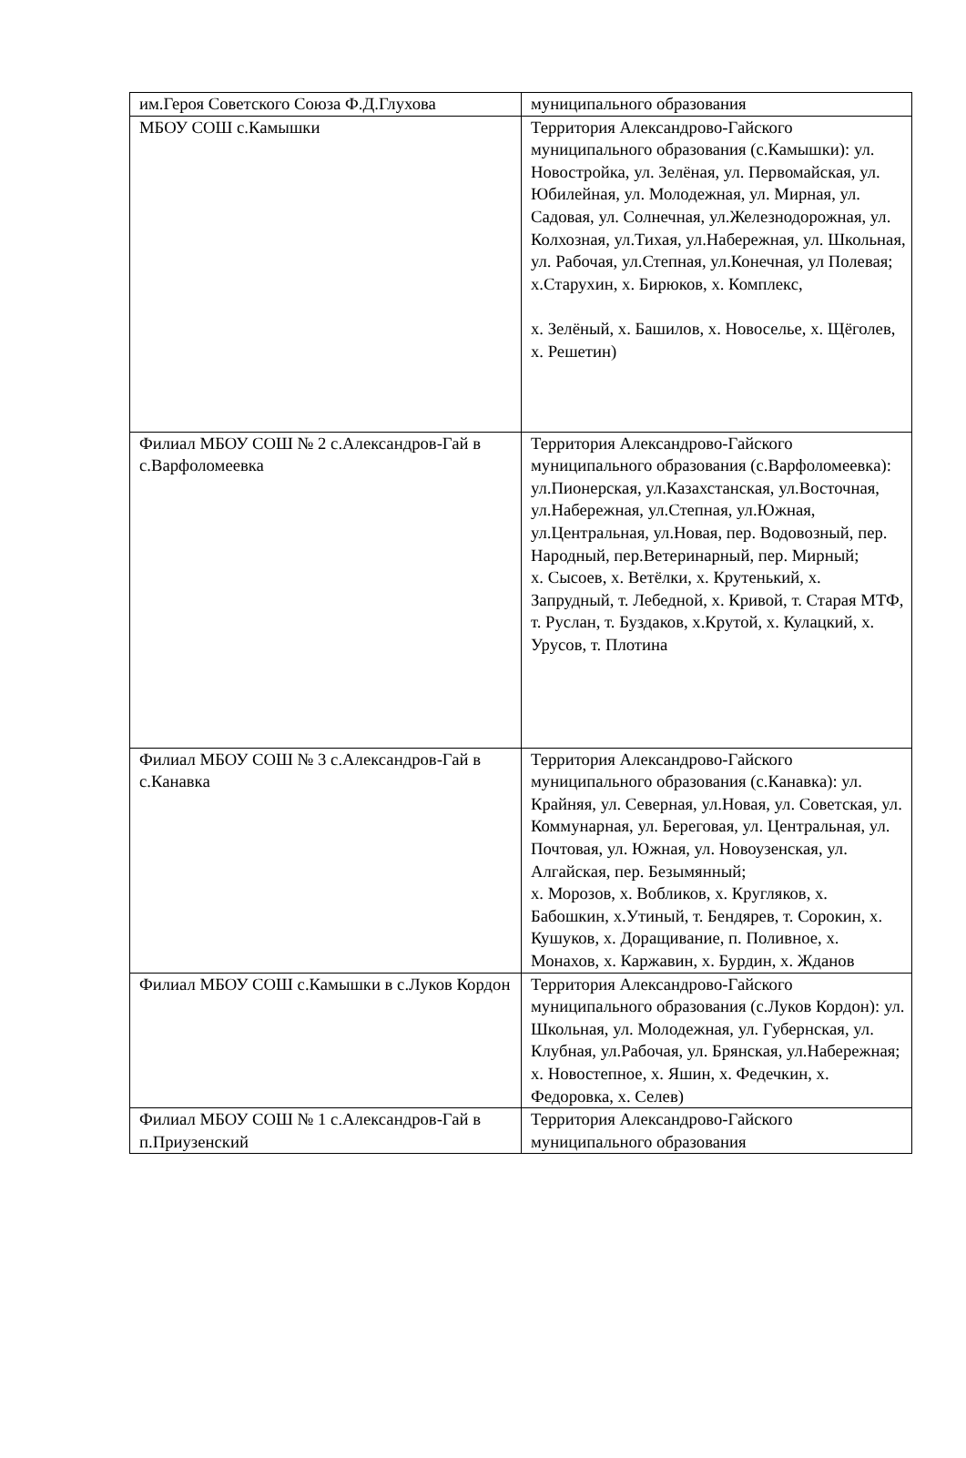| им.Героя Советского Союза Ф.Д.Глухова | муниципального образования |
| МБОУ СОШ с.Камышки | Территория Александрово-Гайского муниципального образования (с.Камышки): ул. Новостройка, ул. Зелёная, ул. Первомайская, ул. Юбилейная, ул. Молодежная, ул. Мирная, ул. Садовая, ул. Солнечная, ул.Железнодорожная, ул. Колхозная, ул.Тихая, ул.Набережная, ул. Школьная, ул. Рабочая, ул.Степная, ул.Конечная, ул Полевая; х.Старухин, х. Бирюков, х. Комплекс, х. Зелёный, х. Башилов, х. Новоселье, х. Щёголев, х. Решетин) |
| Филиал МБОУ СОШ № 2 с.Александров-Гай в с.Варфоломеевка | Территория Александрово-Гайского муниципального образования (с.Варфоломеевка): ул.Пионерская, ул.Казахстанская, ул.Восточная, ул.Набережная, ул.Степная, ул.Южная, ул.Центральная, ул.Новая, пер. Водовозный, пер. Народный, пер.Ветеринарный, пер. Мирный; х. Сысоев, х. Ветёлки, х. Крутенький, х. Запрудный, т. Лебедной, х. Кривой, т. Старая МТФ, т. Руслан, т. Буздаков, х.Крутой, х. Кулацкий, х. Урусов, т. Плотина |
| Филиал МБОУ СОШ № 3 с.Александров-Гай в с.Канавка | Территория Александрово-Гайского муниципального образования (с.Канавка): ул. Крайняя, ул. Северная, ул.Новая, ул. Советская, ул. Коммунарная, ул. Береговая, ул. Центральная, ул. Почтовая, ул. Южная, ул. Новоузенская, ул. Алгайская, пер. Безымянный; х. Морозов, х. Вобликов, х. Кругляков, х. Бабошкин, х.Утиный, т. Бендярев, т. Сорокин, х. Кушуков, х. Доращивание, п. Поливное, х. Монахов, х. Каржавин, х. Бурдин, х. Жданов |
| Филиал МБОУ СОШ с.Камышки в с.Луков Кордон | Территория Александрово-Гайского муниципального образования (с.Луков Кордон): ул. Школьная, ул. Молодежная, ул. Губернская, ул. Клубная, ул.Рабочая, ул. Брянская, ул.Набережная; х. Новостепное, х. Яшин, х. Федечкин, х. Федоровка, х. Селев) |
| Филиал МБОУ СОШ № 1 с.Александров-Гай в п.Приузенский | Территория Александрово-Гайского муниципального образования |